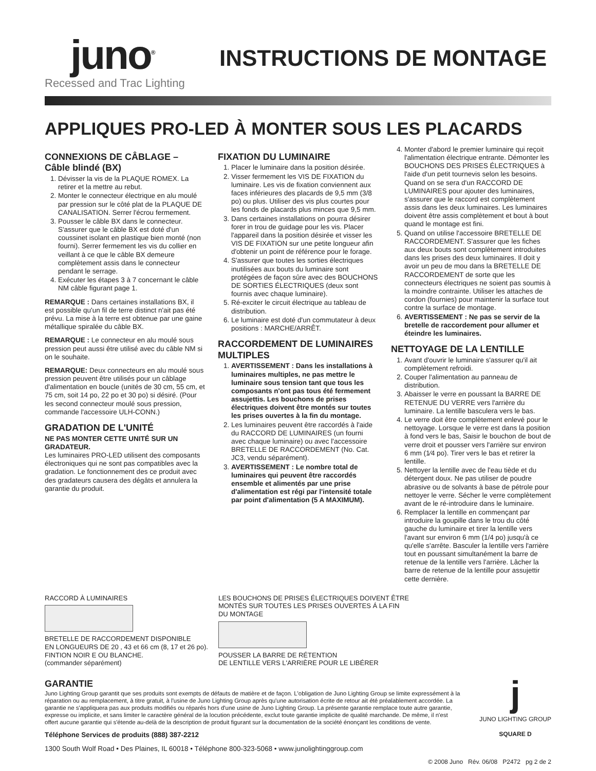juno<sup>®</sup>
Recessed and Trac Lighting
INSTRUCTIONS DE MONTAGE
APPLIQUES PRO-LED À MONTER SOUS LES PLACARDS
CONNEXIONS DE CÂBLAGE – Câble blindé (BX)
1. Dévisser la vis de la PLAQUE ROMEX. La retirer et la mettre au rebut.
2. Monter le connecteur électrique en alu moulé par pression sur le côté plat de la PLAQUE DE CANALISATION. Serrer l'écrou fermement.
3. Pousser le câble BX dans le connecteur. S'assurer que le câble BX est doté d'un coussinet isolant en plastique bien monté (non fourni). Serrer fermement les vis du collier en veillant à ce que le câble BX demeure complètement assis dans le connecteur pendant le serrage.
4. Exécuter les étapes 3 à 7 concernant le câble NM câble figurant page 1.
REMARQUE : Dans certaines installations BX, il est possible qu'un fil de terre distinct n'ait pas été prévu. La mise à la terre est obtenue par une gaine métallique spiralée du câble BX.
REMARQUE : Le connecteur en alu moulé sous pression peut aussi être utilisé avec du câble NM si on le souhaite.
REMARQUE: Deux connecteurs en alu moulé sous pression peuvent être utilisés pour un câblage d'alimentation en boucle (unités de 30 cm, 55 cm, et 75 cm, soit 14 po, 22 po et 30 po) si désiré. (Pour les second connecteur moulé sous pression, commande l'accessoire ULH-CONN.)
GRADATION DE L'UNITÉ
NE PAS MONTER CETTE UNITÉ SUR UN GRADATEUR.
Les luminaires PRO-LED utilisent des composants électroniques qui ne sont pas compatibles avec la gradation. Le fonctionnement des ce produit avec des gradateurs causera des dégâts et annulera la garantie du produit.
FIXATION DU LUMINAIRE
1. Placer le luminaire dans la position désirée.
2. Visser fermement les VIS DE FIXATION du luminaire. Les vis de fixation conviennent aux faces inférieures des placards de 9,5 mm (3/8 po) ou plus. Utiliser des vis plus courtes pour les fonds de placards plus minces que 9,5 mm.
3. Dans certaines installations on pourra désirer forer in trou de guidage pour les vis. Placer l'appareil dans la position désirée et visser les VIS DE FIXATION sur une petite longueur afin d'obtenir un point de référence pour le forage.
4. S'assurer que toutes les sorties électriques inutilisées aux bouts du luminaire sont protégées de façon sûre avec des BOUCHONS DE SORTIES ÉLECTRIQUES (deux sont fournis avec chaque luminaire).
5. Ré-exciter le circuit électrique au tableau de distribution.
6. Le luminaire est doté d'un commutateur à deux positions : MARCHE/ARRÊT.
RACCORDEMENT DE LUMINAIRES MULTIPLES
1. AVERTISSEMENT : Dans les installations à luminaires multiples, ne pas mettre le luminaire sous tension tant que tous les composants n'ont pas tous été fermement assujettis. Les bouchons de prises électriques doivent être montés sur toutes les prises ouvertes à la fin du montage.
2. Les luminaires peuvent être raccordés à l'aide du RACCORD DE LUMINAIRES (un fourni avec chaque luminaire) ou avec l'accessoire BRETELLE DE RACCORDEMENT (No. Cat. JC3, vendu séparément).
3. AVERTISSEMENT : Le nombre total de luminaires qui peuvent être raccordés ensemble et alimentés par une prise d'alimentation est régi par l'intensité totale par point d'alimentation (5 A MAXIMUM).
4. Monter d'abord le premier luminaire qui reçoit l'alimentation électrique entrante. Démonter les BOUCHONS DES PRISES ÉLECTRIQUES à l'aide d'un petit tournevis selon les besoins. Quand on se sera d'un RACCORD DE LUMINAIRES pour ajouter des luminaires, s'assurer que le raccord est complètement assis dans les deux luminaires. Les luminaires doivent être assis complètement et bout à bout quand le montage est fini.
5. Quand on utilise l'accessoire BRETELLE DE RACCORDEMENT. S'assurer que les fiches aux deux bouts sont complètement introduites dans les prises des deux luminaires. Il doit y avoir un peu de mou dans la BRETELLE DE RACCORDEMENT de sorte que les connecteurs électriques ne soient pas soumis à la moindre contrainte. Utiliser les attaches de cordon (fournies) pour maintenir la surface tout contre la surface de montage.
6. AVERTISSEMENT : Ne pas se servir de la bretelle de raccordement pour allumer et éteindre les luminaires.
NETTOYAGE DE LA LENTILLE
1. Avant d'ouvrir le luminaire s'assurer qu'il ait complètement refroidi.
2. Couper l'alimentation au panneau de distribution.
3. Abaisser le verre en poussant la BARRE DE RETENUE DU VERRE vers l'arrière du luminaire. La lentille basculera vers le bas.
4. Le verre doit être complètement enlevé pour le nettoyage. Lorsque le verre est dans la position à fond vers le bas, Saisir le bouchon de bout de verre droit et pousser vers l'arrière sur environ 6 mm (1⁄4 po). Tirer vers le bas et retirer la lentille.
5. Nettoyer la lentille avec de l'eau tiède et du détergent doux. Ne pas utiliser de poudre abrasive ou de solvants à base de pétrole pour nettoyer le verre. Sécher le verre complètement avant de le ré-introduire dans le luminaire.
6. Remplacer la lentille en commençant par introduire la goupille dans le trou du côté gauche du luminaire et tirer la lentille vers l'avant sur environ 6 mm (1/4 po) jusqu'à ce qu'elle s'arrête. Basculer la lentille vers l'arrière tout en poussant simultanément la barre de retenue de la lentille vers l'arrière. Lâcher la barre de retenue de la lentille pour assujettir cette dernière.
RACCORD À LUMINAIRES
BRETELLE DE RACCORDEMENT DISPONIBLE
EN LONGUEURS DE 20 , 43 et 66 cm (8, 17 et 26 po).
FINTION NOIR E OU BLANCHE.
(commander séparément)
LES BOUCHONS DE PRISES ÉLECTRIQUES DOIVENT ÊTRE
MONTÉS SUR TOUTES LES PRISES OUVERTES Á LA FIN
DU MONTAGE
POUSSER LA BARRE DE RÉTENTION
DE LENTILLE VERS L'ARRIÈRE POUR LE LIBÉRER
GARANTIE
Juno Lighting Group garantit que ses produits sont exempts de défauts de matière et de façon. L'obligation de Juno Lighting Group se limite expressément à la réparation ou au remplacement, à titre gratuit, à l'usine de Juno Lighting Group après qu'une autorisation écrite de retour ait été préalablement accordée. La garantie ne s'appliquera pas aux produits modifiés ou réparés hors d'une usine de Juno Lighting Group. La présente garantie remplace toute autre garantie, expresse ou implicite, et sans limiter le caractère général de la locution précédente, exclut toute garantie implicite de qualité marchande. De même, il n'est offert aucune garantie qui s'étende au-delà de la description de produit figurant sur la documentation de la société énonçant les conditions de vente.
Téléphone Services de produits (888) 387-2212
1300 South Wolf Road • Des Plaines, IL 60018 • Téléphone 800-323-5068 • www.junolightinggroup.com
j
JUNO LIGHTING GROUP
SQUARE D
© 2008 Juno Rév. 06/08 P2472 pg 2 de 2